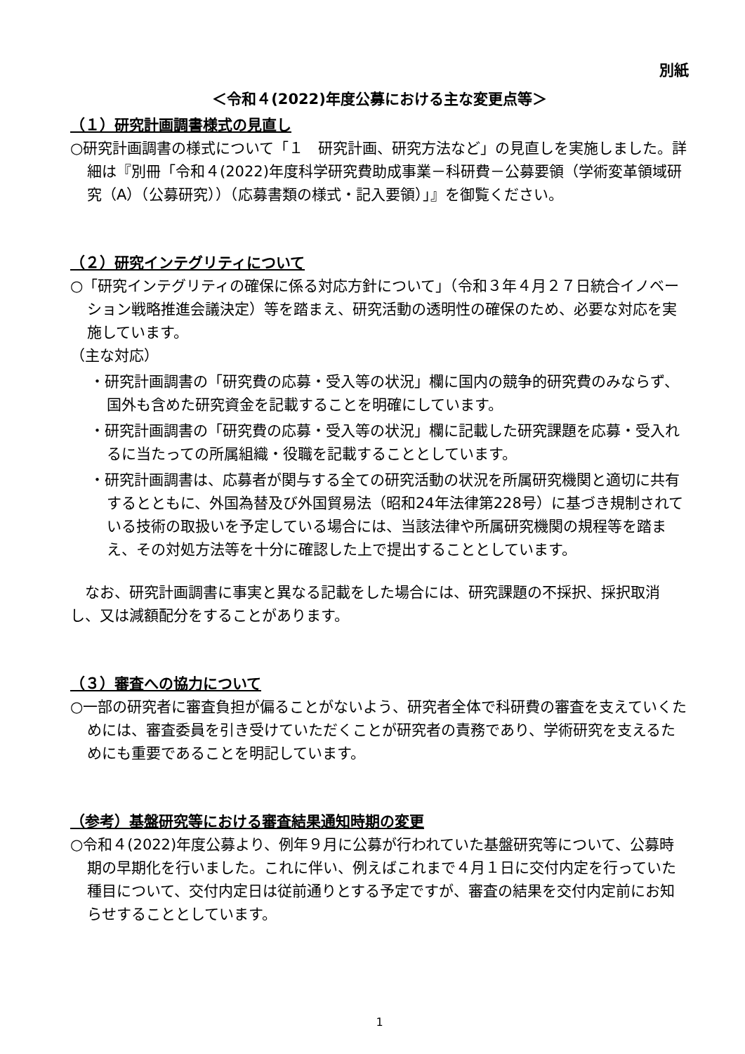別紙
＜令和４(2022)年度公募における主な変更点等＞
（１）研究計画調書様式の見直し
○研究計画調書の様式について「１　研究計画、研究方法など」の見直しを実施しました。詳細は『別冊「令和４(2022)年度科学研究費助成事業－科研費－公募要領（学術変革領域研究（A）（公募研究））（応募書類の様式・記入要領）」』を御覧ください。
（２）研究インテグリティについて
○「研究インテグリティの確保に係る対応方針について」（令和３年４月２７日統合イノベーション戦略推進会議決定）等を踏まえ、研究活動の透明性の確保のため、必要な対応を実施しています。
（主な対応）
・研究計画調書の「研究費の応募・受入等の状況」欄に国内の競争的研究費のみならず、国外も含めた研究資金を記載することを明確にしています。
・研究計画調書の「研究費の応募・受入等の状況」欄に記載した研究課題を応募・受入れるに当たっての所属組織・役職を記載することとしています。
・研究計画調書は、応募者が関与する全ての研究活動の状況を所属研究機関と適切に共有するとともに、外国為替及び外国貿易法（昭和24年法律第228号）に基づき規制されている技術の取扱いを予定している場合には、当該法律や所属研究機関の規程等を踏まえ、その対処方法等を十分に確認した上で提出することとしています。
なお、研究計画調書に事実と異なる記載をした場合には、研究課題の不採択、採択取消し、又は減額配分をすることがあります。
（３）審査への協力について
○一部の研究者に審査負担が偏ることがないよう、研究者全体で科研費の審査を支えていくためには、審査委員を引き受けていただくことが研究者の責務であり、学術研究を支えるためにも重要であることを明記しています。
（参考）基盤研究等における審査結果通知時期の変更
○令和４(2022)年度公募より、例年９月に公募が行われていた基盤研究等について、公募時期の早期化を行いました。これに伴い、例えばこれまで４月１日に交付内定を行っていた種目について、交付内定日は従前通りとする予定ですが、審査の結果を交付内定前にお知らせすることとしています。
1